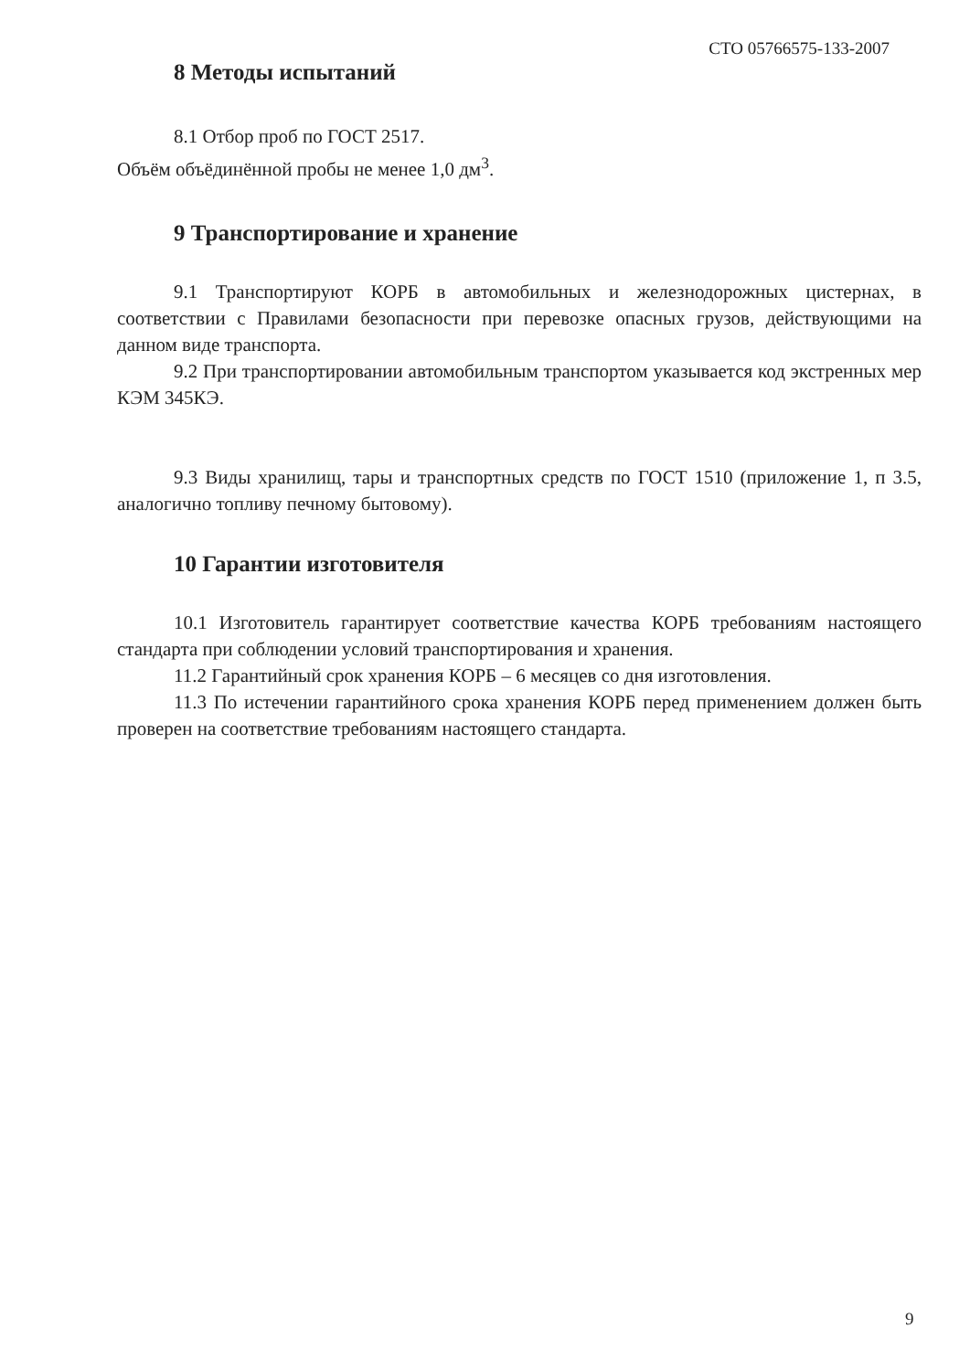СТО 05766575-133-2007
8 Методы испытаний
8.1 Отбор проб по ГОСТ 2517.
Объём объёдинённой пробы не менее 1,0 дм<sup>3</sup>.
9 Транспортирование и хранение
9.1 Транспортируют КОРБ в автомобильных и железнодорожных цистернах, в соответствии с Правилами безопасности при перевозке опасных грузов, действующими на данном виде транспорта.
9.2 При транспортировании автомобильным транспортом указывается код экстренных мер КЭМ 345КЭ.
9.3 Виды хранилищ, тары и транспортных средств по ГОСТ 1510 (приложение 1, п 3.5, аналогично топливу печному бытовому).
10 Гарантии изготовителя
10.1 Изготовитель гарантирует соответствие качества КОРБ требованиям настоящего стандарта при соблюдении условий транспортирования и хранения.
11.2 Гарантийный срок хранения КОРБ – 6 месяцев со дня изготовления.
11.3 По истечении гарантийного срока хранения КОРБ перед применением должен быть проверен на соответствие требованиям настоящего стандарта.
9